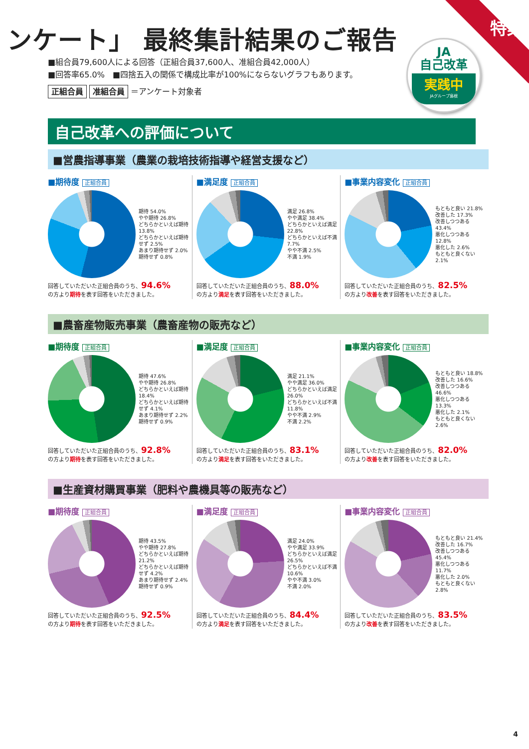特集
ンケート」 最終集計結果のご報告
■組合員79,600人による回答（正組合員37,600人、准組合員42,000人）
■回答率65.0%　■四捨五入の関係で構成比率が100%にならないグラフもあります。
正組合員 准組合員 ＝アンケート対象者
JA
自己改革
実践中
JAグループ島根
自己改革への評価について
■営農指導事業（農業の栽培技術指導や経営支援など）
■期待度 正組合員
期待 54.0%
やや期待 26.8%
どちらかといえば期待 13.8%
どちらかといえば期待せず 2.5%
あまり期待せず 2.0%
期待せず 0.8%
回答していただいた正組合員のうち、94.6%
の方より期待を表す回答をいただきました。
■満足度 正組合員
満足 26.8%
やや満足 38.4%
どちらかといえば満足 22.8%
どちらかといえば不満 7.7%
やや不満 2.5%
不満 1.9%
回答していただいた正組合員のうち、88.0%
の方より満足を表す回答をいただきました。
■事業内容変化 正組合員
もともと良い 21.8%
改善した 17.3%
改善しつつある 43.4%
悪化しつつある 12.8%
悪化した 2.6%
もともと良くない 2.1%
回答していただいた正組合員のうち、82.5%
の方より改善を表す回答をいただきました。
■農畜産物販売事業（農畜産物の販売など）
■期待度 正組合員
期待 47.6%
やや期待 26.8%
どちらかといえば期待 18.4%
どちらかといえば期待せず 4.1%
あまり期待せず 2.2%
期待せず 0.9%
回答していただいた正組合員のうち、92.8%
の方より期待を表す回答をいただきました。
■満足度 正組合員
満足 21.1%
やや満足 36.0%
どちらかといえば満足 26.0%
どちらかといえば不満 11.8%
やや不満 2.9%
不満 2.2%
回答していただいた正組合員のうち、83.1%
の方より満足を表す回答をいただきました。
■事業内容変化 正組合員
もともと良い 18.8%
改善した 16.6%
改善しつつある 46.6%
悪化しつつある 13.3%
悪化した 2.1%
もともと良くない 2.6%
回答していただいた正組合員のうち、82.0%
の方より改善を表す回答をいただきました。
■生産資材購買事業（肥料や農機具等の販売など）
■期待度 正組合員
期待 43.5%
やや期待 27.8%
どちらかといえば期待 21.2%
どちらかといえば期待せず 4.2%
あまり期待せず 2.4%
期待せず 0.9%
回答していただいた正組合員のうち、92.5%
の方より期待を表す回答をいただきました。
■満足度 正組合員
満足 24.0%
やや満足 33.9%
どちらかといえば満足 26.5%
どちらかといえば不満 10.6%
やや不満 3.0%
不満 2.0%
回答していただいた正組合員のうち、84.4%
の方より満足を表す回答をいただきました。
■事業内容変化 正組合員
もともと良い 21.4%
改善した 16.7%
改善しつつある 45.4%
悪化しつつある 11.7%
悪化した 2.0%
もともと良くない 2.8%
回答していただいた正組合員のうち、83.5%
の方より改善を表す回答をいただきました。
4